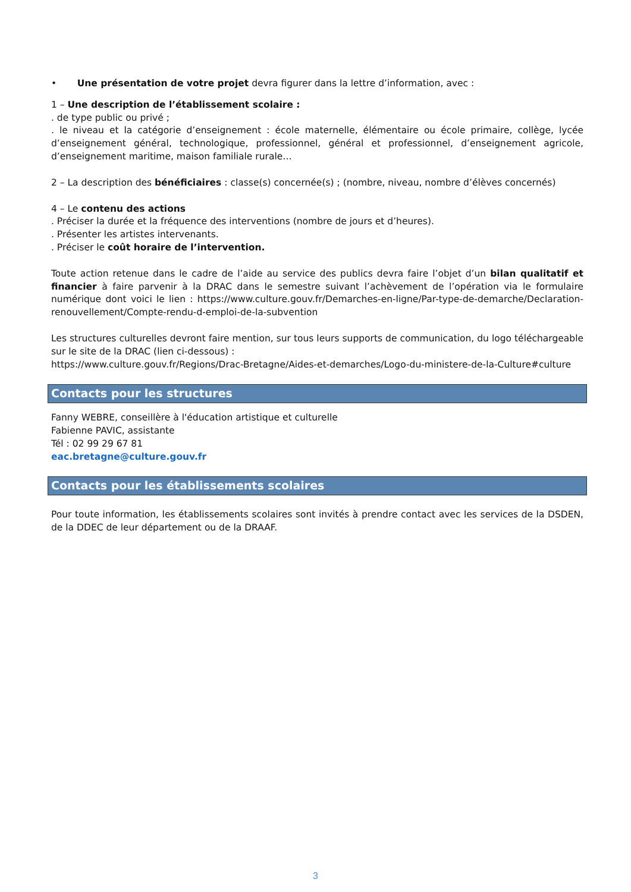• Une présentation de votre projet devra figurer dans la lettre d’information, avec :
1 – Une description de l’établissement scolaire :
. de type public ou privé ;
. le niveau et la catégorie d’enseignement : école maternelle, élémentaire ou école primaire, collège, lycée d’enseignement général, technologique, professionnel, général et professionnel, d’enseignement agricole, d’enseignement maritime, maison familiale rurale…
2 – La description des bénéficiaires : classe(s) concernée(s) ; (nombre, niveau, nombre d’élèves concernés)
4 – Le contenu des actions
. Préciser la durée et la fréquence des interventions (nombre de jours et d’heures).
. Présenter les artistes intervenants.
. Préciser le coût horaire de l’intervention.
Toute action retenue dans le cadre de l’aide au service des publics devra faire l’objet d’un bilan qualitatif et financier à faire parvenir à la DRAC dans le semestre suivant l’achèvement de l’opération via le formulaire numérique dont voici le lien : https://www.culture.gouv.fr/Demarches-en-ligne/Par-type-de-demarche/Declaration-renouvellement/Compte-rendu-d-emploi-de-la-subvention
Les structures culturelles devront faire mention, sur tous leurs supports de communication, du logo téléchargeable sur le site de la DRAC (lien ci-dessous) :
https://www.culture.gouv.fr/Regions/Drac-Bretagne/Aides-et-demarches/Logo-du-ministere-de-la-Culture#culture
Contacts pour les structures
Fanny WEBRE, conseillère à l'éducation artistique et culturelle
Fabienne PAVIC, assistante
Tél : 02 99 29 67 81
eac.bretagne@culture.gouv.fr
Contacts pour les établissements scolaires
Pour toute information, les établissements scolaires sont invités à prendre contact avec les services de la DSDEN, de la DDEC de leur département ou de la DRAAF.
3